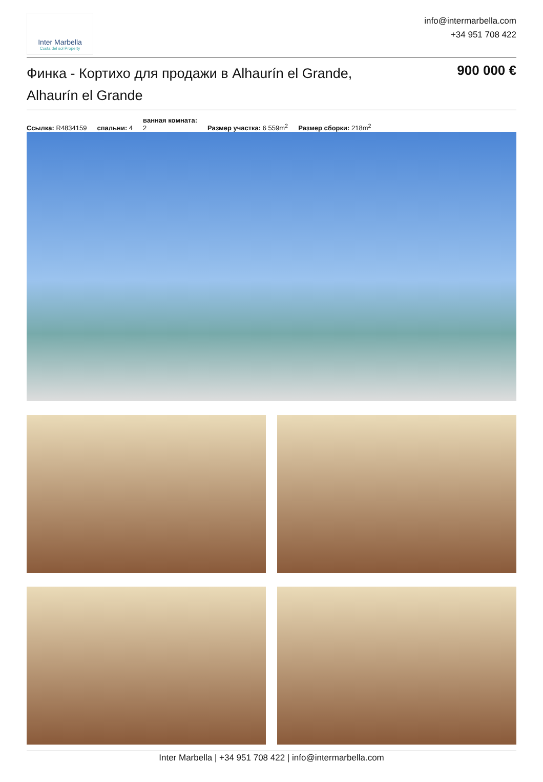Inter Marbella
Costa del sol Property
info@intermarbella.com
+34 951 708 422
Финка - Кортихо для продажи в Alhaurín el Grande, Alhaurín el Grande
900 000 €
Ссылка: R4834159 спальни: 4 ванная комната:
2 Размер участка: 6 559m<sup>2</sup> Размер сборки: 218m<sup>2</sup>
Inter Marbella | +34 951 708 422 | info@intermarbella.com